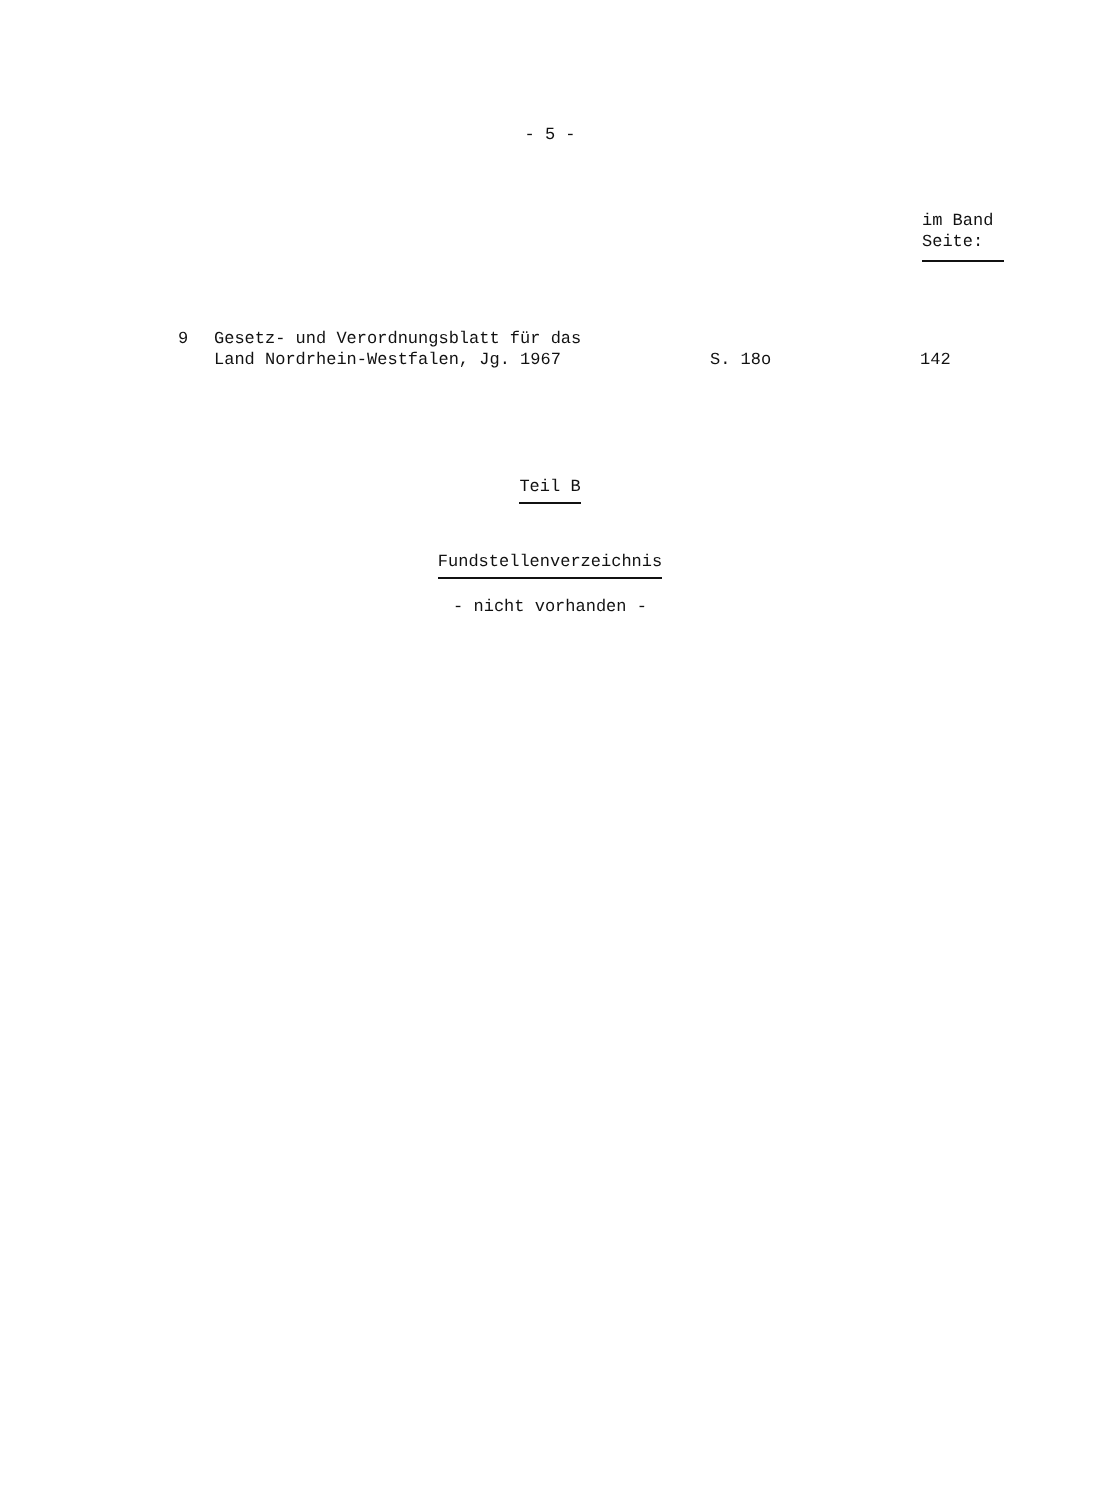- 5 -
im Band
Seite:
9 Gesetz- und Verordnungsblatt für das
Land Nordrhein-Westfalen, Jg. 1967
S. 18o
142
Teil B
Fundstellenverzeichnis
- nicht vorhanden -